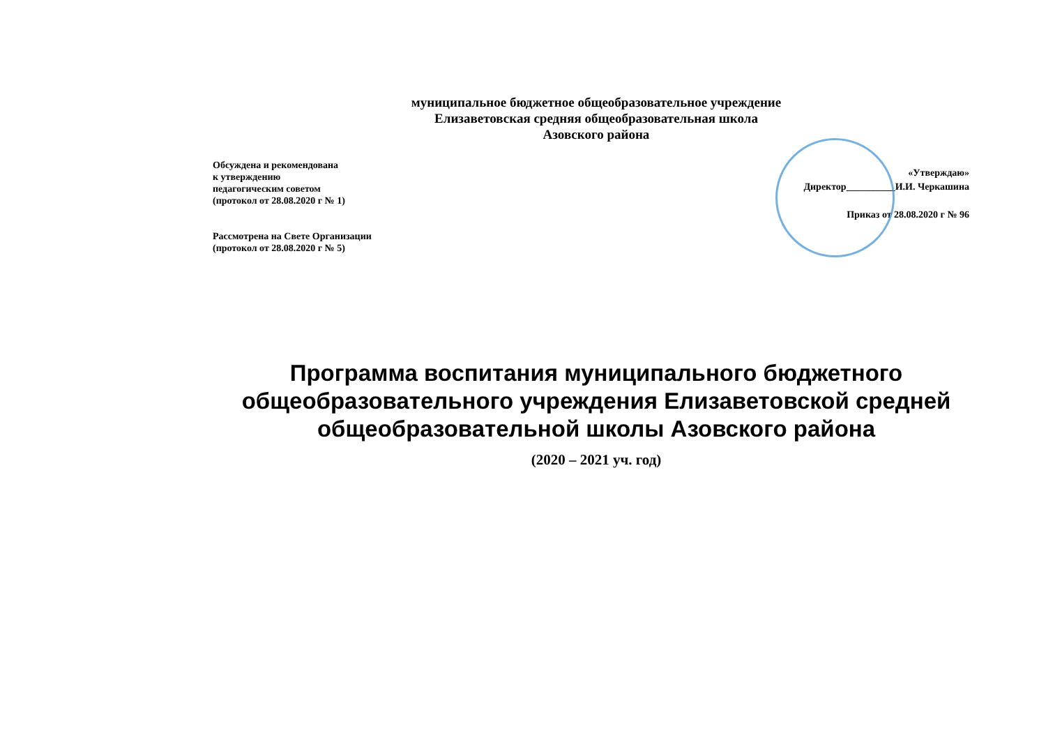муниципальное бюджетное общеобразовательное учреждение
Елизаветовская средняя общеобразовательная школа
Азовского района
Обсуждена и рекомендована
к утверждению
педагогическим советом
(протокол от 28.08.2020 г № 1)
Рассмотрена на Свете Организации
(протокол от 28.08.2020 г № 5)
«Утверждаю»
Директор__________И.И. Черкашина
Приказ от 28.08.2020 г № 96
Программа воспитания муниципального бюджетного общеобразовательного учреждения Елизаветовской средней общеобразовательной школы Азовского района
(2020 – 2021 уч. год)